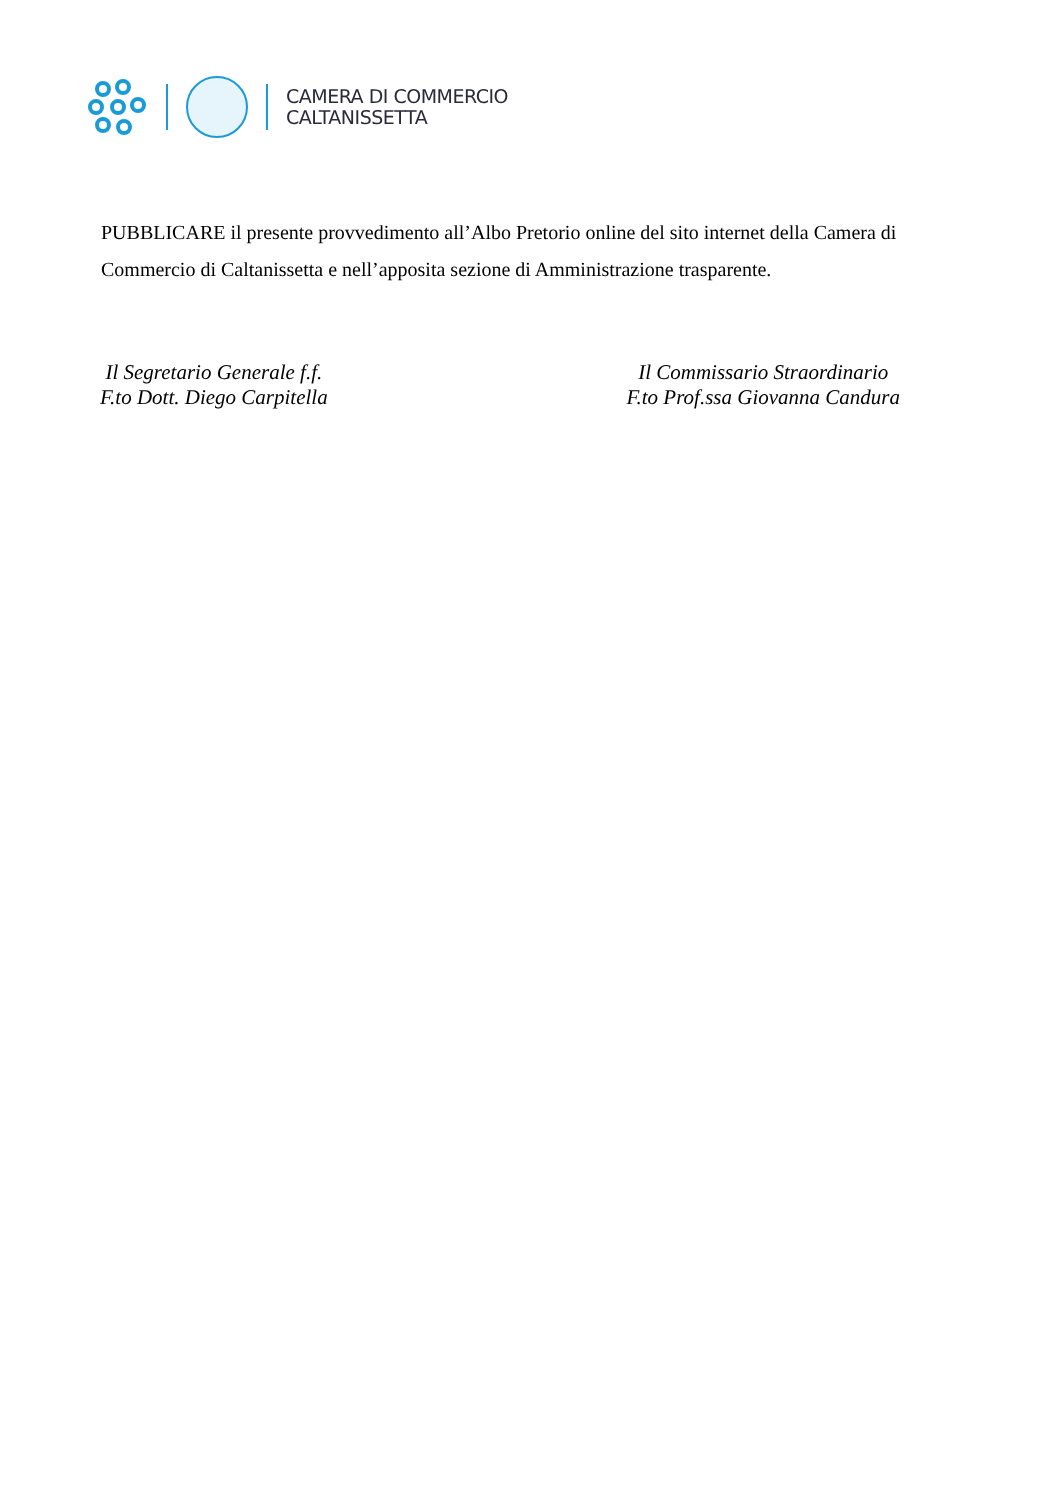CAMERA DI COMMERCIO
CALTANISSETTA
PUBBLICARE il presente provvedimento all’Albo Pretorio online del sito internet della Camera di Commercio di Caltanissetta e nell’apposita sezione di Amministrazione trasparente.
Il Segretario Generale f.f.
F.to Dott. Diego Carpitella
Il Commissario Straordinario
F.to Prof.ssa Giovanna Candura